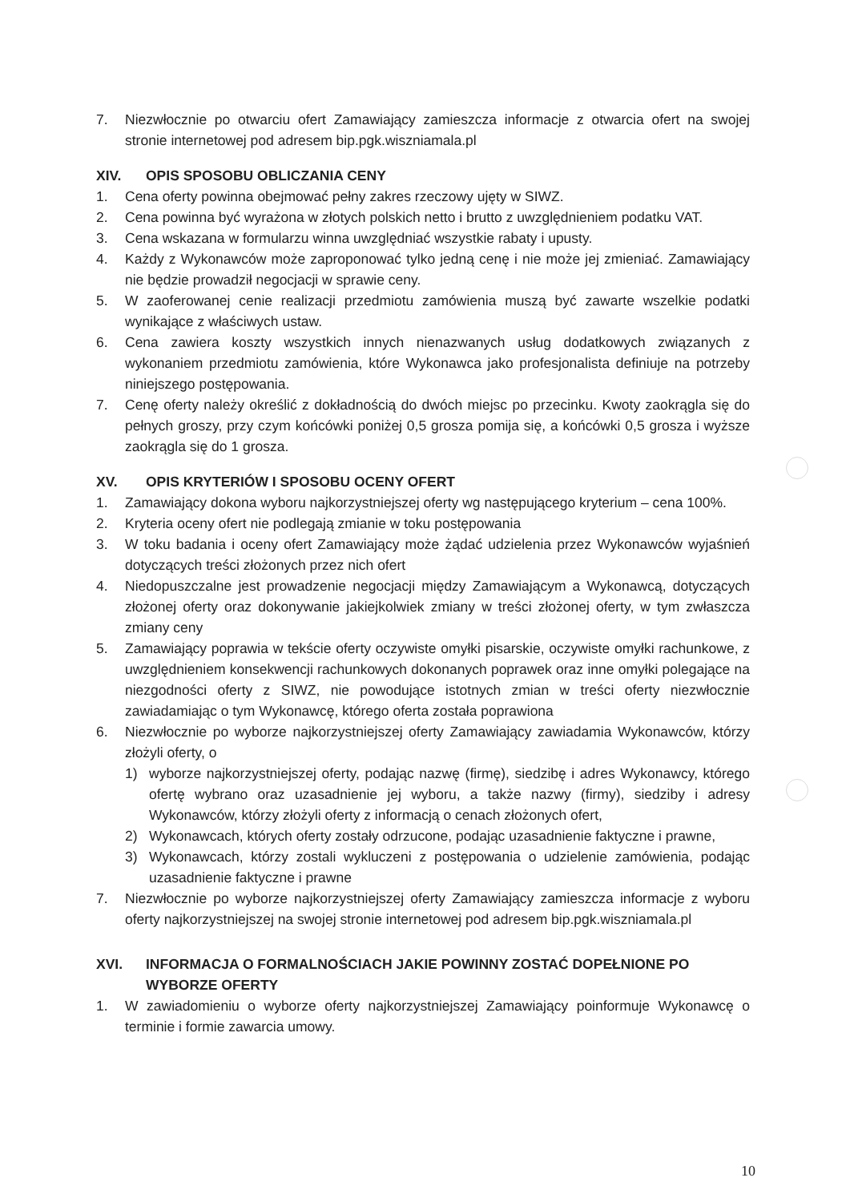7. Niezwłocznie po otwarciu ofert Zamawiający zamieszcza informacje z otwarcia ofert na swojej stronie internetowej pod adresem bip.pgk.wiszniamala.pl
XIV. OPIS SPOSOBU OBLICZANIA CENY
1. Cena oferty powinna obejmować pełny zakres rzeczowy ujęty w SIWZ.
2. Cena powinna być wyrażona w złotych polskich netto i brutto z uwzględnieniem podatku VAT.
3. Cena wskazana w formularzu winna uwzględniać wszystkie rabaty i upusty.
4. Każdy z Wykonawców może zaproponować tylko jedną cenę i nie może jej zmieniać. Zamawiający nie będzie prowadził negocjacji w sprawie ceny.
5. W zaoferowanej cenie realizacji przedmiotu zamówienia muszą być zawarte wszelkie podatki wynikające z właściwych ustaw.
6. Cena zawiera koszty wszystkich innych nienazwanych usług dodatkowych związanych z wykonaniem przedmiotu zamówienia, które Wykonawca jako profesjonalista definiuje na potrzeby niniejszego postępowania.
7. Cenę oferty należy określić z dokładnością do dwóch miejsc po przecinku. Kwoty zaokrągla się do pełnych groszy, przy czym końcówki poniżej 0,5 grosza pomija się, a końcówki 0,5 grosza i wyższe zaokrągla się do 1 grosza.
XV. OPIS KRYTERIÓW I SPOSOBU OCENY OFERT
1. Zamawiający dokona wyboru najkorzystniejszej oferty wg następującego kryterium – cena 100%.
2. Kryteria oceny ofert nie podlegają zmianie w toku postępowania
3. W toku badania i oceny ofert Zamawiający może żądać udzielenia przez Wykonawców wyjaśnień dotyczących treści złożonych przez nich ofert
4. Niedopuszczalne jest prowadzenie negocjacji między Zamawiającym a Wykonawcą, dotyczących złożonej oferty oraz dokonywanie jakiejkolwiek zmiany w treści złożonej oferty, w tym zwłaszcza zmiany ceny
5. Zamawiający poprawia w tekście oferty oczywiste omyłki pisarskie, oczywiste omyłki rachunkowe, z uwzględnieniem konsekwencji rachunkowych dokonanych poprawek oraz inne omyłki polegające na niezgodności oferty z SIWZ, nie powodujące istotnych zmian w treści oferty niezwłocznie zawiadamiając o tym Wykonawcę, którego oferta została poprawiona
6. Niezwłocznie po wyborze najkorzystniejszej oferty Zamawiający zawiadamia Wykonawców, którzy złożyli oferty, o
1) wyborze najkorzystniejszej oferty, podając nazwę (firmę), siedzibę i adres Wykonawcy, którego ofertę wybrano oraz uzasadnienie jej wyboru, a także nazwy (firmy), siedziby i adresy Wykonawców, którzy złożyli oferty z informacją o cenach złożonych ofert,
2) Wykonawcach, których oferty zostały odrzucone, podając uzasadnienie faktyczne i prawne,
3) Wykonawcach, którzy zostali wykluczeni z postępowania o udzielenie zamówienia, podając uzasadnienie faktyczne i prawne
7. Niezwłocznie po wyborze najkorzystniejszej oferty Zamawiający zamieszcza informacje z wyboru oferty najkorzystniejszej na swojej stronie internetowej pod adresem bip.pgk.wiszniamala.pl
XVI. INFORMACJA O FORMALNOŚCIACH JAKIE POWINNY ZOSTAĆ DOPEŁNIONE PO WYBORZE OFERTY
1. W zawiadomieniu o wyborze oferty najkorzystniejszej Zamawiający poinformuje Wykonawcę o terminie i formie zawarcia umowy.
10